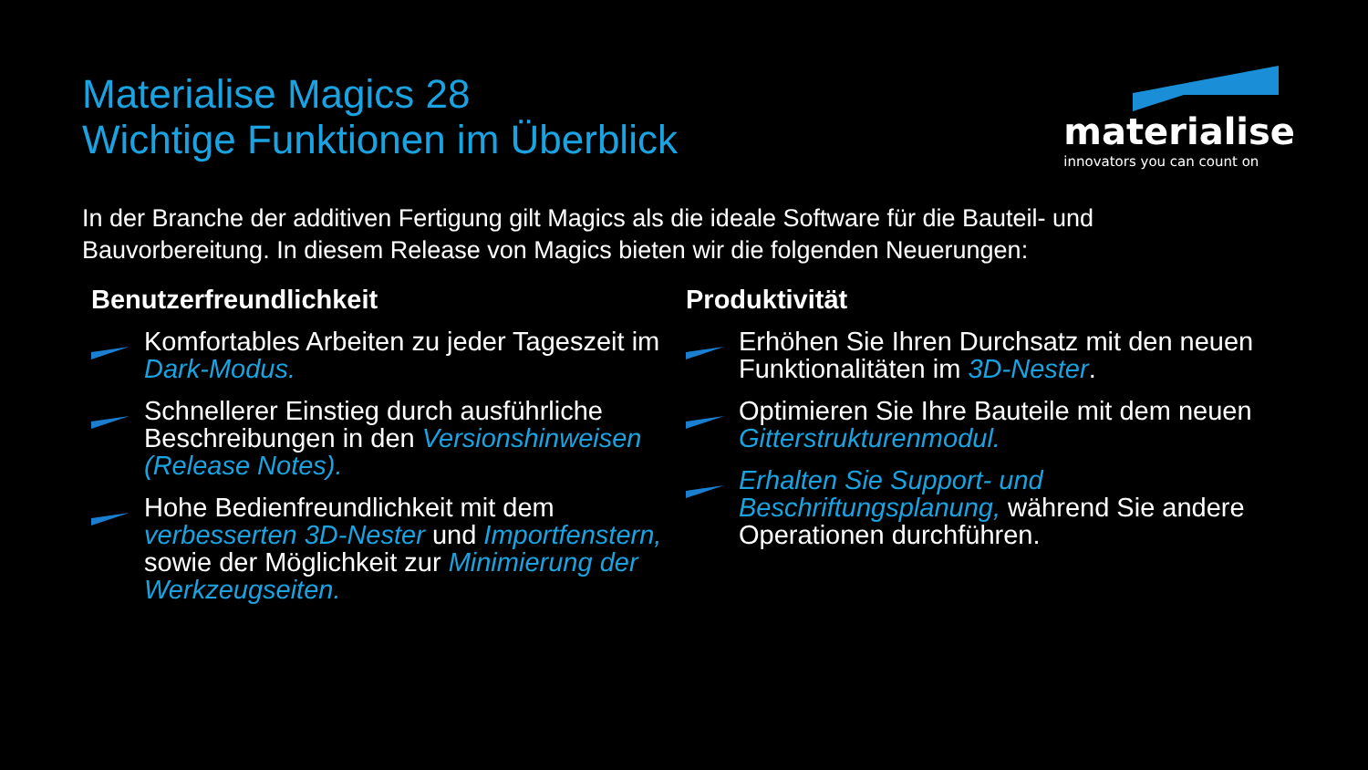Materialise Magics 28
Wichtige Funktionen im Überblick
materialise
innovators you can count on
In der Branche der additiven Fertigung gilt Magics als die ideale Software für die Bauteil- und Bauvorbereitung. In diesem Release von Magics bieten wir die folgenden Neuerungen:
Benutzerfreundlichkeit
Komfortables Arbeiten zu jeder Tageszeit im Dark-Modus.
Schnellerer Einstieg durch ausführliche Beschreibungen in den Versionshinweisen (Release Notes).
Hohe Bedienfreundlichkeit mit dem verbesserten 3D-Nester und Importfenstern, sowie der Möglichkeit zur Minimierung der Werkzeugseiten.
Produktivität
Erhöhen Sie Ihren Durchsatz mit den neuen Funktionalitäten im 3D-Nester.
Optimieren Sie Ihre Bauteile mit dem neuen Gitterstrukturenmodul.
Erhalten Sie Support- und Beschriftungsplanung, während Sie andere Operationen durchführen.